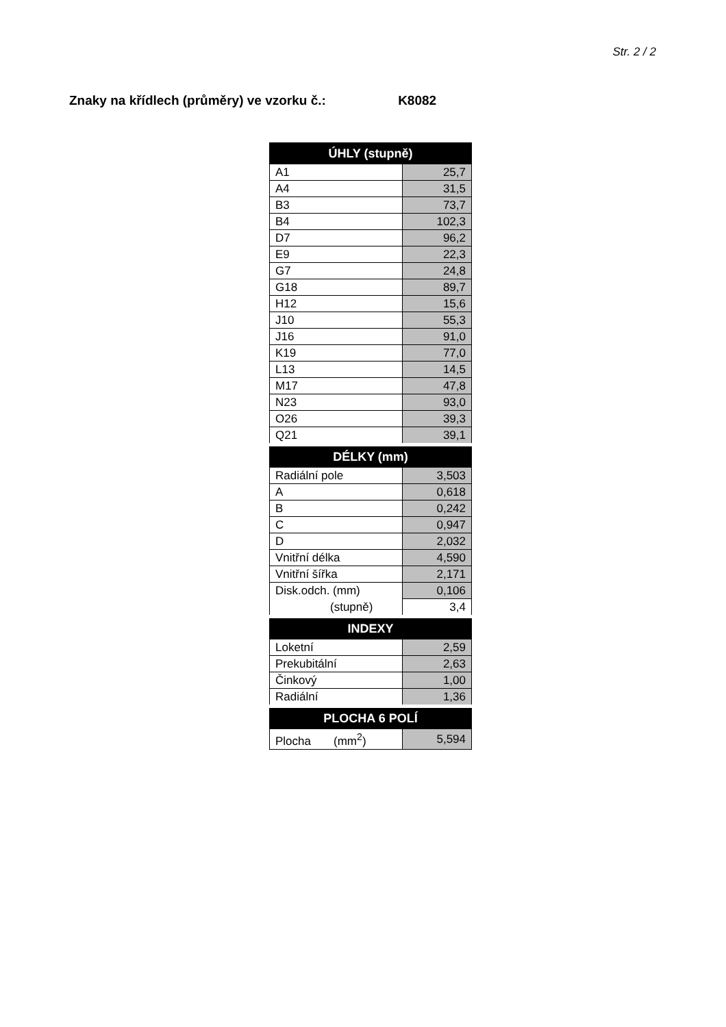Str. 2 / 2
Znaky na křídlech (průměry) ve vzorku č.: K8082
| ÚHLY (stupně) | |
| --- | --- |
| A1 | 25,7 |
| A4 | 31,5 |
| B3 | 73,7 |
| B4 | 102,3 |
| D7 | 96,2 |
| E9 | 22,3 |
| G7 | 24,8 |
| G18 | 89,7 |
| H12 | 15,6 |
| J10 | 55,3 |
| J16 | 91,0 |
| K19 | 77,0 |
| L13 | 14,5 |
| M17 | 47,8 |
| N23 | 93,0 |
| O26 | 39,3 |
| Q21 | 39,1 |
| DÉLKY (mm) | |
| Radiální pole | 3,503 |
| A | 0,618 |
| B | 0,242 |
| C | 0,947 |
| D | 2,032 |
| Vnitřní délka | 4,590 |
| Vnitřní šířka | 2,171 |
| Disk.odch. (mm) | 0,106 |
| (stupně) | 3,4 |
| INDEXY | |
| Loketní | 2,59 |
| Prekubitální | 2,63 |
| Činkový | 1,00 |
| Radiální | 1,36 |
| PLOCHA 6 POLÍ | |
| Plocha (mm<sup>2</sup>) | 5,594 |